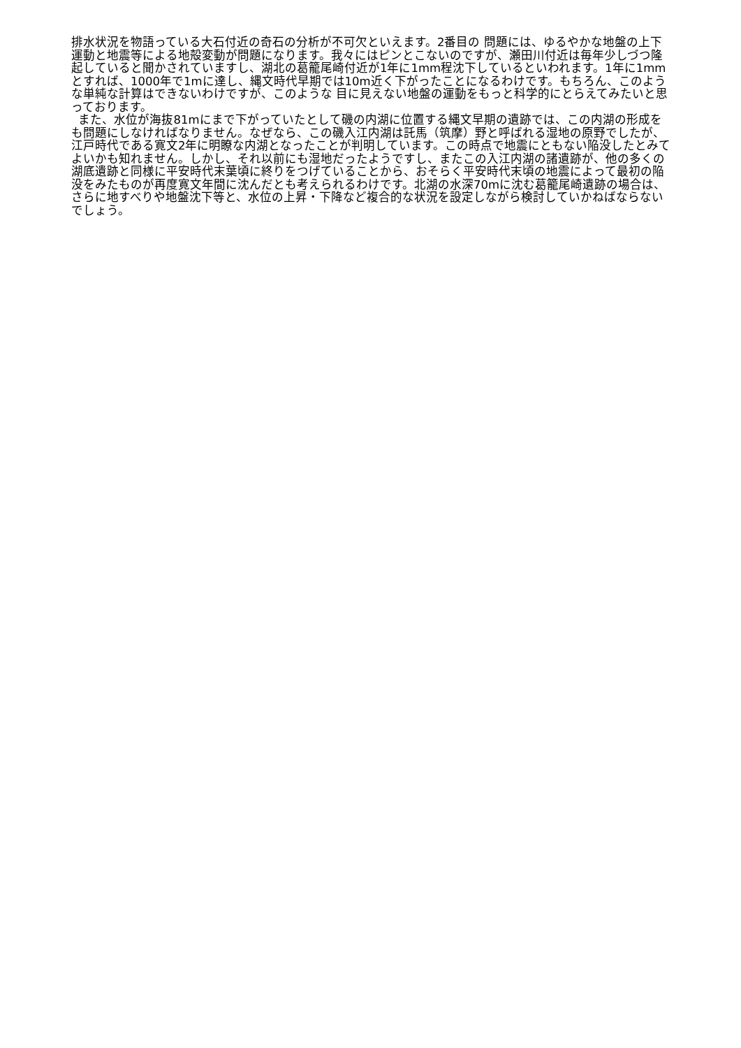排水状況を物語っている大石付近の奇石の分析が不可欠といえます。2番目の 問題には、ゆるやかな地盤の上下運動と地震等による地殻変動が問題になります。我々にはピンとこないのですが、瀬田川付近は毎年少しづつ隆起していると聞かされていますし、湖北の葛籠尾崎付近が1年に1mm程沈下しているといわれます。1年に1mmとすれば、1000年で1mに達し、縄文時代早期では10m近く下がったことになるわけです。もちろん、このような単純な計算はできないわけですが、このような 目に見えない地盤の運動をもっと科学的にとらえてみたいと思っております。
また、水位が海抜81mにまで下がっていたとして磯の内湖に位置する縄文早期の遺跡では、この内湖の形成をも問題にしなければなりません。なぜなら、この磯入江内湖は託馬（筑摩）野と呼ばれる湿地の原野でしたが、江戸時代である寛文2年に明瞭な内湖となったことが判明しています。この時点で地震にともない陥没したとみてよいかも知れません。しかし、それ以前にも湿地だったようですし、またこの入江内湖の諸遺跡が、他の多くの湖底遺跡と同様に平安時代末葉頃に終りをつげていることから、おそらく平安時代末頃の地震によって最初の陥没をみたものが再度寛文年間に沈んだとも考えられるわけです。北湖の水深70mに沈む葛籠尾崎遺跡の場合は、さらに地すべりや地盤沈下等と、水位の上昇・下降など複合的な状況を設定しながら検討していかねばならないでしょう。